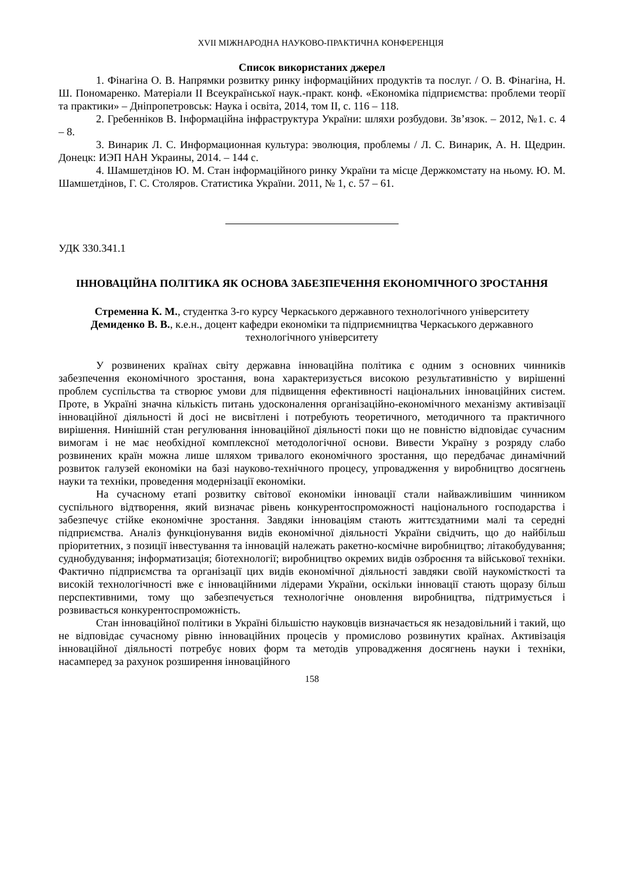XVII МІЖНАРОДНА НАУКОВО-ПРАКТИЧНА КОНФЕРЕНЦІЯ
Список використаних джерел
1. Фінагіна О. В. Напрямки розвитку ринку інформаційних продуктів та послуг. / О. В. Фінагіна, Н. Ш. Пономаренко. Матеріали ІІ Всеукраїнської наук.-практ. конф. «Економіка підприємства: проблеми теорії та практики» – Дніпропетровськ: Наука і освіта, 2014, том ІІ, с. 116 – 118.
2. Гребенніков В. Інформаційна інфраструктура України: шляхи розбудови. Зв’язок. – 2012, №1. с. 4 – 8.
3. Винарик Л. С. Информационная культура: эволюция, проблемы / Л. С. Винарик, А. Н. Щедрин. Донецк: ИЭП НАН Украины, 2014. – 144 с.
4. Шамшетдінов Ю. М. Стан інформаційного ринку України та місце Держкомстату на ньому. Ю. М. Шамшетдінов, Г. С. Столяров. Статистика України. 2011, № 1, с. 57 – 61.
УДК 330.341.1
ІННОВАЦІЙНА ПОЛІТИКА ЯК ОСНОВА ЗАБЕЗПЕЧЕННЯ ЕКОНОМІЧНОГО ЗРОСТАННЯ
Стременна К. М., студентка 3-го курсу Черкаського державного технологічного університету
Демиденко В. В., к.е.н., доцент кафедри економіки та підприємництва Черкаського державного технологічного університету
У розвинених країнах світу державна інноваційна політика є одним з основних чинників забезпечення економічного зростання, вона характеризується високою результативністю у вирішенні проблем суспільства та створює умови для підвищення ефективності національних інноваційних систем. Проте, в Україні значна кількість питань удосконалення організаційно-економічного механізму активізації інноваційної діяльності й досі не висвітлені і потребують теоретичного, методичного та практичного вирішення. Нинішній стан регулювання інноваційної діяльності поки що не повністю відповідає сучасним вимогам і не має необхідної комплексної методологічної основи. Вивести Україну з розряду слабо розвинених країн можна лише шляхом тривалого економічного зростання, що передбачає динамічний розвиток галузей економіки на базі науково-технічного процесу, упровадження у виробництво досягнень науки та техніки, проведення модернізації економіки.
На сучасному етапі розвитку світової економіки інновації стали найважливішим чинником суспільного відтворення, який визначає рівень конкурентоспроможності національного господарства і забезпечує стійке економічне зростання. Завдяки інноваціям стають життєздатними малі та середні підприємства. Аналіз функціонування видів економічної діяльності України свідчить, що до найбільш пріоритетних, з позиції інвестування та інновацій належать ракетно-космічне виробництво; літакобудування; суднобудування; інформатизація; біотехнології; виробництво окремих видів озброєння та військової техніки. Фактично підприємства та організації цих видів економічної діяльності завдяки своїй наукомісткості та високій технологічності вже є інноваційними лідерами України, оскільки інновації стають щоразу більш перспективними, тому що забезпечується технологічне оновлення виробництва, підтримується і розвивається конкурентоспроможність.
Стан інноваційної політики в Україні більшістю науковців визначається як незадовільний і такий, що не відповідає сучасному рівню інноваційних процесів у промислово розвинутих країнах. Активізація інноваційної діяльності потребує нових форм та методів упровадження досягнень науки і техніки, насамперед за рахунок розширення інноваційного
158